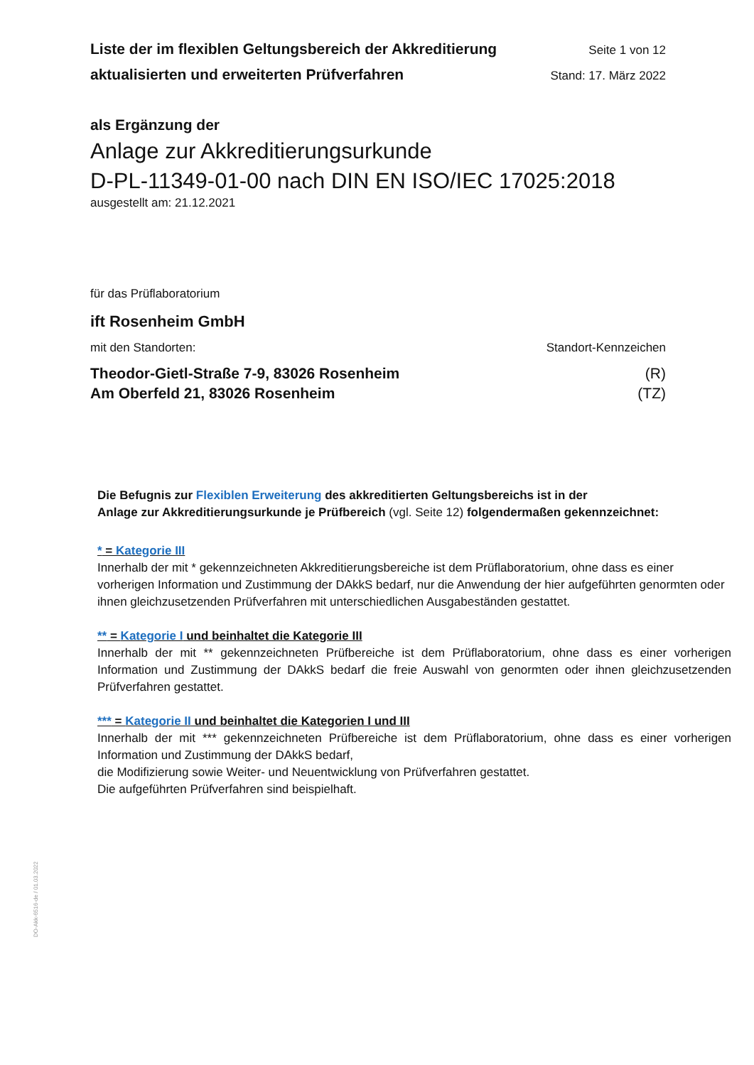Liste der im flexiblen Geltungsbereich der Akkreditierung Seite 1 von 12
aktualisierten und erweiterten Prüfverfahren Stand: 17. März 2022
als Ergänzung der
Anlage zur Akkreditierungsurkunde
D-PL-11349-01-00 nach DIN EN ISO/IEC 17025:2018
ausgestellt am: 21.12.2021
für das Prüflaboratorium
ift Rosenheim GmbH
mit den Standorten: Standort-Kennzeichen
Theodor-Gietl-Straße 7-9, 83026 Rosenheim (R)
Am Oberfeld 21, 83026 Rosenheim (TZ)
Die Befugnis zur Flexiblen Erweiterung des akkreditierten Geltungsbereichs ist in der
Anlage zur Akkreditierungsurkunde je Prüfbereich (vgl. Seite 12) folgendermaßen gekennzeichnet:
* = Kategorie III
Innerhalb der mit * gekennzeichneten Akkreditierungsbereiche ist dem Prüflaboratorium, ohne dass es einer vorherigen Information und Zustimmung der DAkkS bedarf, nur die Anwendung der hier aufgeführten genormten oder ihnen gleichzusetzenden Prüfverfahren mit unterschiedlichen Ausgabeständen gestattet.
** = Kategorie I und beinhaltet die Kategorie III
Innerhalb der mit ** gekennzeichneten Prüfbereiche ist dem Prüflaboratorium, ohne dass es einer vorherigen Information und Zustimmung der DAkkS bedarf die freie Auswahl von genormten oder ihnen gleichzusetzenden Prüfverfahren gestattet.
*** = Kategorie II und beinhaltet die Kategorien I und III
Innerhalb der mit *** gekennzeichneten Prüfbereiche ist dem Prüflaboratorium, ohne dass es einer vorherigen Information und Zustimmung der DAkkS bedarf,
die Modifizierung sowie Weiter- und Neuentwicklung von Prüfverfahren gestattet.
Die aufgeführten Prüfverfahren sind beispielhaft.
DO-Akk-6516-de / 01.03.2022